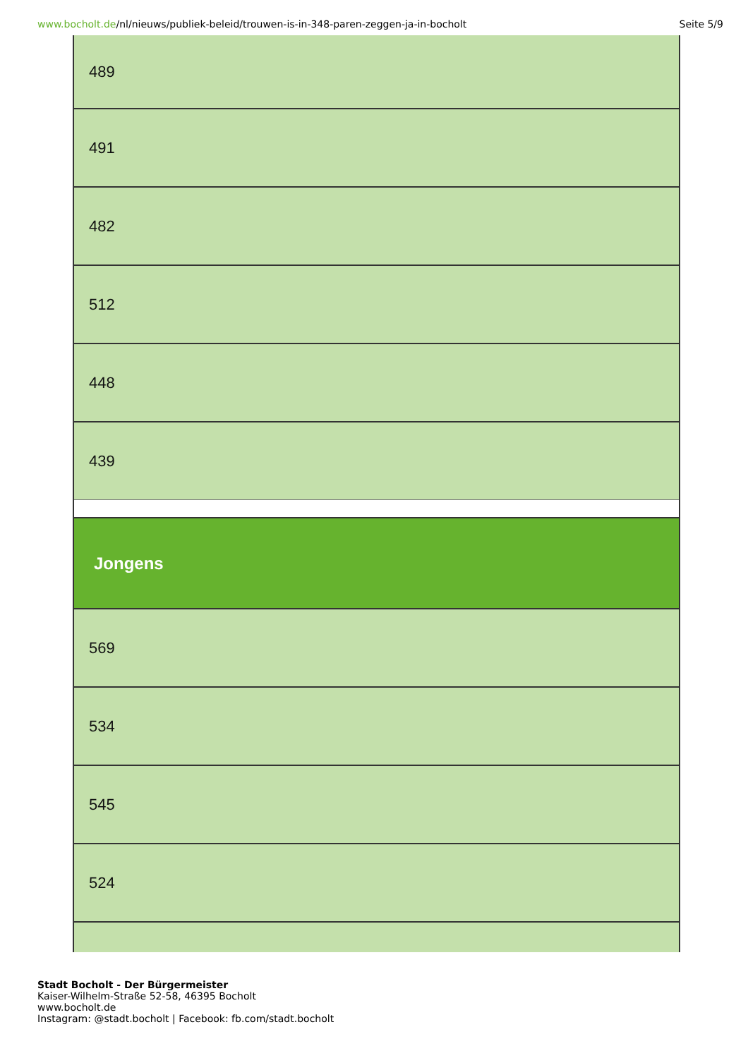www.bocholt.de/nl/nieuws/publiek-beleid/trouwen-is-in-348-paren-zeggen-ja-in-bocholt
Seite 5/9
| 489 |
| 491 |
| 482 |
| 512 |
| 448 |
| 439 |
| Jongens |
| 569 |
| 534 |
| 545 |
| 524 |
Stadt Bocholt - Der Bürgermeister
Kaiser-Wilhelm-Straße 52-58, 46395 Bocholt
www.bocholt.de
Instagram: @stadt.bocholt | Facebook: fb.com/stadt.bocholt